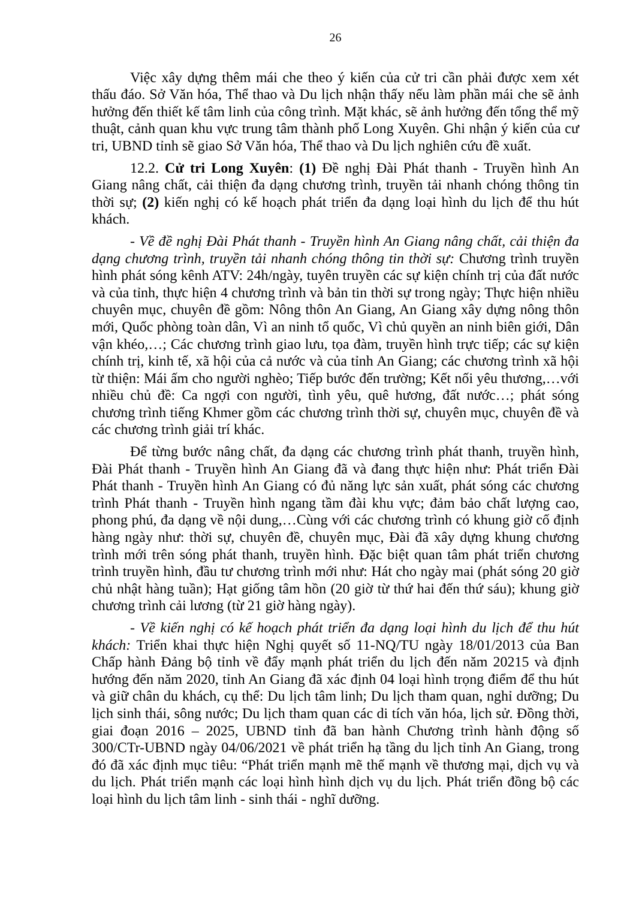26
Việc xây dựng thêm mái che theo ý kiến của cử tri cần phải được xem xét thấu đáo. Sở Văn hóa, Thể thao và Du lịch nhận thấy nếu làm phần mái che sẽ ảnh hưởng đến thiết kế tâm linh của công trình. Mặt khác, sẽ ảnh hưởng đến tổng thể mỹ thuật, cảnh quan khu vực trung tâm thành phố Long Xuyên. Ghi nhận ý kiến của cư tri, UBND tỉnh sẽ giao Sở Văn hóa, Thể thao và Du lịch nghiên cứu đề xuất.
12.2. Cử tri Long Xuyên: (1) Đề nghị Đài Phát thanh - Truyền hình An Giang nâng chất, cải thiện đa dạng chương trình, truyền tải nhanh chóng thông tin thời sự; (2) kiến nghị có kế hoạch phát triển đa dạng loại hình du lịch để thu hút khách.
- Về đề nghị Đài Phát thanh - Truyền hình An Giang nâng chất, cải thiện đa dạng chương trình, truyền tải nhanh chóng thông tin thời sự: Chương trình truyền hình phát sóng kênh ATV: 24h/ngày, tuyên truyền các sự kiện chính trị của đất nước và của tỉnh, thực hiện 4 chương trình và bản tin thời sự trong ngày; Thực hiện nhiều chuyên mục, chuyên đề gồm: Nông thôn An Giang, An Giang xây dựng nông thôn mới, Quốc phòng toàn dân, Vì an ninh tổ quốc, Vì chủ quyền an ninh biên giới, Dân vận khéo,…; Các chương trình giao lưu, tọa đàm, truyền hình trực tiếp; các sự kiện chính trị, kinh tế, xã hội của cả nước và của tỉnh An Giang; các chương trình xã hội từ thiện: Mái ấm cho người nghèo; Tiếp bước đến trường; Kết nối yêu thương,…với nhiều chủ đề: Ca ngợi con người, tình yêu, quê hương, đất nước…; phát sóng chương trình tiếng Khmer gồm các chương trình thời sự, chuyên mục, chuyên đề và các chương trình giải trí khác.
Để từng bước nâng chất, đa dạng các chương trình phát thanh, truyền hình, Đài Phát thanh - Truyền hình An Giang đã và đang thực hiện như: Phát triển Đài Phát thanh - Truyền hình An Giang có đủ năng lực sản xuất, phát sóng các chương trình Phát thanh - Truyền hình ngang tầm đài khu vực; đảm bảo chất lượng cao, phong phú, đa dạng về nội dung,…Cùng với các chương trình có khung giờ cố định hàng ngày như: thời sự, chuyên đề, chuyên mục, Đài đã xây dựng khung chương trình mới trên sóng phát thanh, truyền hình. Đặc biệt quan tâm phát triển chương trình truyền hình, đầu tư chương trình mới như: Hát cho ngày mai (phát sóng 20 giờ chủ nhật hàng tuần); Hạt giống tâm hồn (20 giờ từ thứ hai đến thứ sáu); khung giờ chương trình cải lương (từ 21 giờ hàng ngày).
- Về kiến nghị có kế hoạch phát triển đa dạng loại hình du lịch để thu hút khách: Triển khai thực hiện Nghị quyết số 11-NQ/TU ngày 18/01/2013 của Ban Chấp hành Đảng bộ tỉnh về đẩy mạnh phát triển du lịch đến năm 20215 và định hướng đến năm 2020, tỉnh An Giang đã xác định 04 loại hình trọng điểm để thu hút và giữ chân du khách, cụ thể: Du lịch tâm linh; Du lịch tham quan, nghỉ dưỡng; Du lịch sinh thái, sông nước; Du lịch tham quan các di tích văn hóa, lịch sử. Đồng thời, giai đoạn 2016 – 2025, UBND tỉnh đã ban hành Chương trình hành động số 300/CTr-UBND ngày 04/06/2021 về phát triển hạ tầng du lịch tỉnh An Giang, trong đó đã xác định mục tiêu: “Phát triển mạnh mẽ thế mạnh về thương mại, dịch vụ và du lịch. Phát triển mạnh các loại hình hình dịch vụ du lịch. Phát triển đồng bộ các loại hình du lịch tâm linh - sinh thái - nghĩ dưỡng.